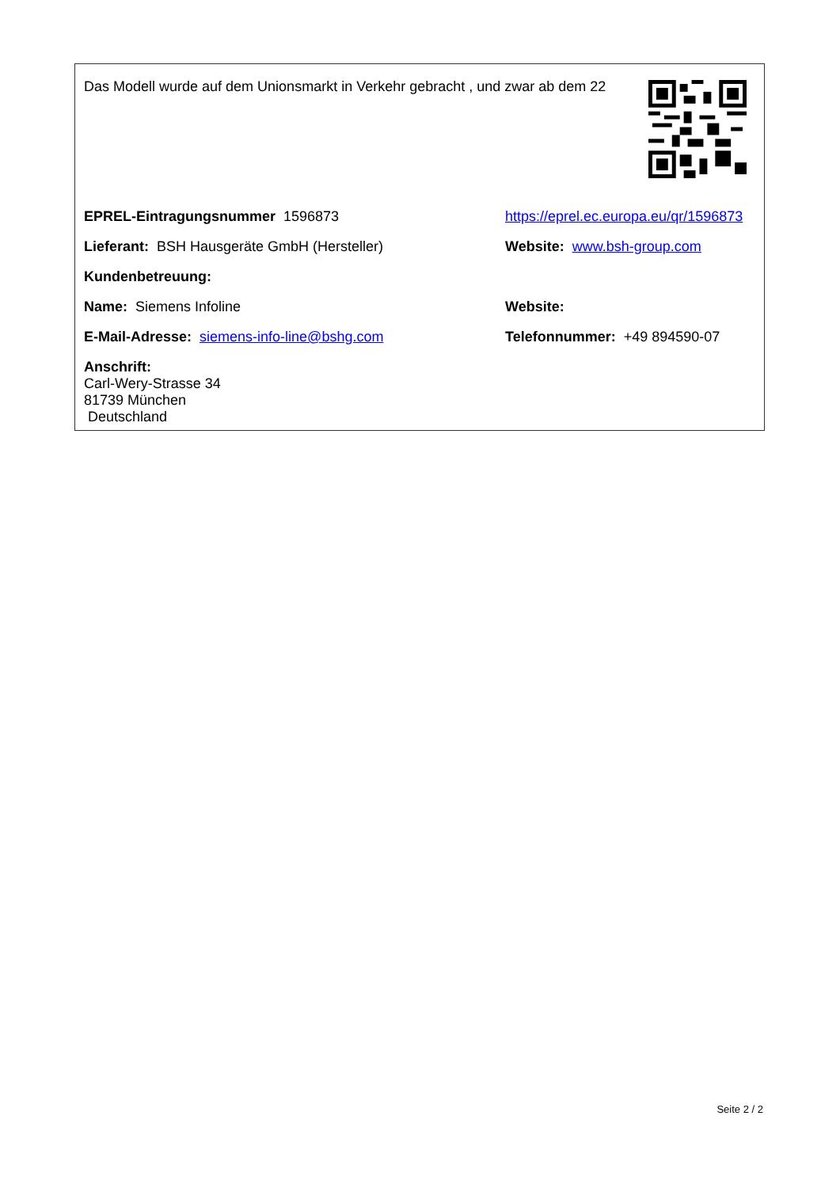Das Modell wurde auf dem Unionsmarkt in Verkehr gebracht , und zwar ab dem 22
| EPREL-Eintragungsnummer 1596873 | https://eprel.ec.europa.eu/qr/1596873 |
| Lieferant: BSH Hausgeräte GmbH (Hersteller) | Website: www.bsh-group.com |
| Kundenbetreuung: | |
| Name: Siemens Infoline | Website: |
| E-Mail-Adresse: siemens-info-line@bshg.com | Telefonnummer: +49 894590-07 |
| Anschrift: Carl-Wery-Strasse 34 81739 München Deutschland | |
Seite 2 / 2